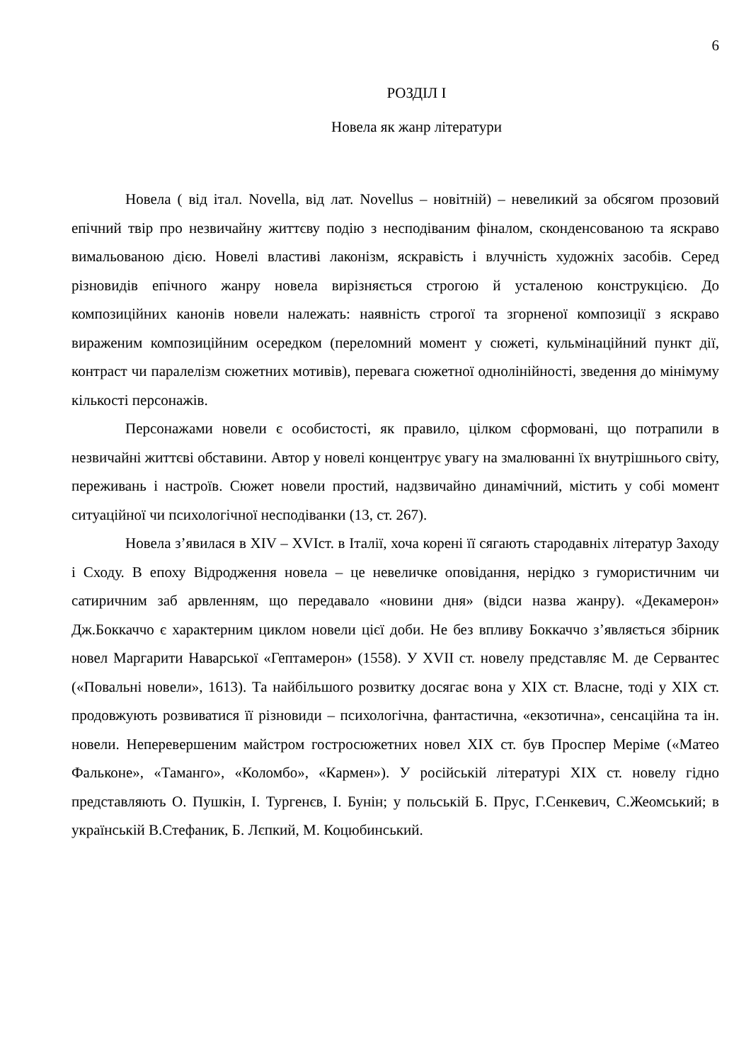6
РОЗДІЛ І
Новела як жанр літератури
Новела ( від італ. Novella, від лат. Novellus – новітній) – невеликий за обсягом прозовий епічний твір про незвичайну життєву подію з несподіваним фіналом, сконденсованою та яскраво вимальованою дією. Новелі властиві лаконізм, яскравість і влучність художніх засобів. Серед різновидів епічного жанру новела вирізняється строгою й усталеною конструкцією. До композиційних канонів новели належать: наявність строгої та згорненої композиції з яскраво вираженим композиційним осередком (переломний момент у сюжеті, кульмінаційний пункт дії, контраст чи паралелізм сюжетних мотивів), перевага сюжетної однолінійності, зведення до мінімуму кількості персонажів.
Персонажами новели є особистості, як правило, цілком сформовані, що потрапили в незвичайні життєві обставини. Автор у новелі концентрує увагу на змалюванні їх внутрішнього світу, переживань і настроїв. Сюжет новели простий, надзвичайно динамічний, містить у собі момент ситуаційної чи психологічної несподіванки (13, ст. 267).
Новела з’явилася в XIV – XVIст. в Італії, хоча корені її сягають стародавніх літератур Заходу і Сходу. В епоху Відродження новела – це невеличке оповідання, нерідко з гумористичним чи сатиричним заб арвленням, що передавало «новини дня» (відси назва жанру). «Декамерон» Дж.Боккаччо є характерним циклом новели цієї доби. Не без впливу Боккаччо з’являється збірник новел Маргарити Наварської «Гептамерон» (1558). У XVII ст. новелу представляє М. де Сервантес («Повальні новели», 1613). Та найбільшого розвитку досягає вона у XIX ст. Власне, тоді у XIX ст. продовжують розвиватися її різновиди – психологічна, фантастична, «екзотична», сенсаційна та ін. новели. Неперевершеним майстром гостросюжетних новел XIX ст. був Проспер Меріме («Матео Фальконе», «Таманго», «Коломбо», «Кармен»). У російській літературі XIX ст. новелу гідно представляють О. Пушкін, І. Тургенєв, І. Бунін; у польській Б. Прус, Г.Сенкевич, С.Жеомський; в українській В.Стефаник, Б. Лєпкий, М. Коцюбинський.